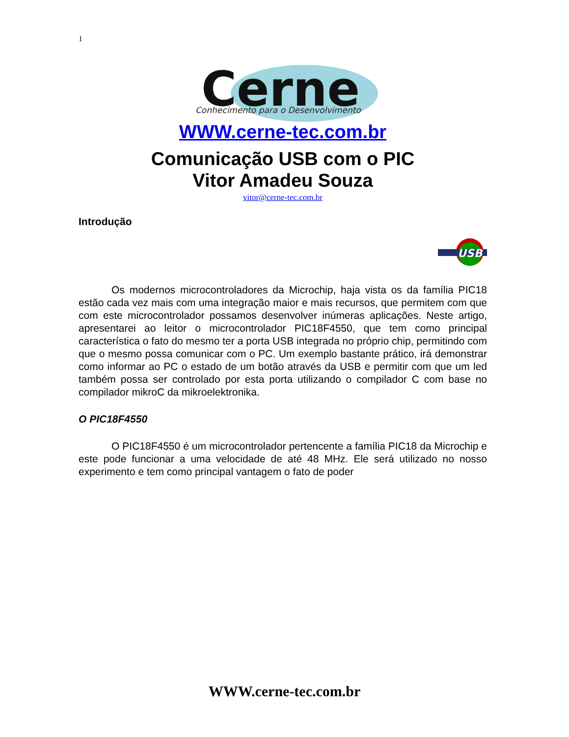1
Cerne
Conhecimento para o Desenvolvimento
WWW.cerne-tec.com.br
Comunicação USB com o PIC
Vitor Amadeu Souza
vitor@cerne-tec.com.br
Introdução
USB
Os modernos microcontroladores da Microchip, haja vista os da família PIC18 estão cada vez mais com uma integração maior e mais recursos, que permitem com que com este microcontrolador possamos desenvolver inúmeras aplicações. Neste artigo, apresentarei ao leitor o microcontrolador PIC18F4550, que tem como principal característica o fato do mesmo ter a porta USB integrada no próprio chip, permitindo com que o mesmo possa comunicar com o PC. Um exemplo bastante prático, irá demonstrar como informar ao PC o estado de um botão através da USB e permitir com que um led também possa ser controlado por esta porta utilizando o compilador C com base no compilador mikroC da mikroelektronika.
O PIC18F4550
O PIC18F4550 é um microcontrolador pertencente a família PIC18 da Microchip e este pode funcionar a uma velocidade de até 48 MHz. Ele será utilizado no nosso experimento e tem como principal vantagem o fato de poder
WWW.cerne-tec.com.br